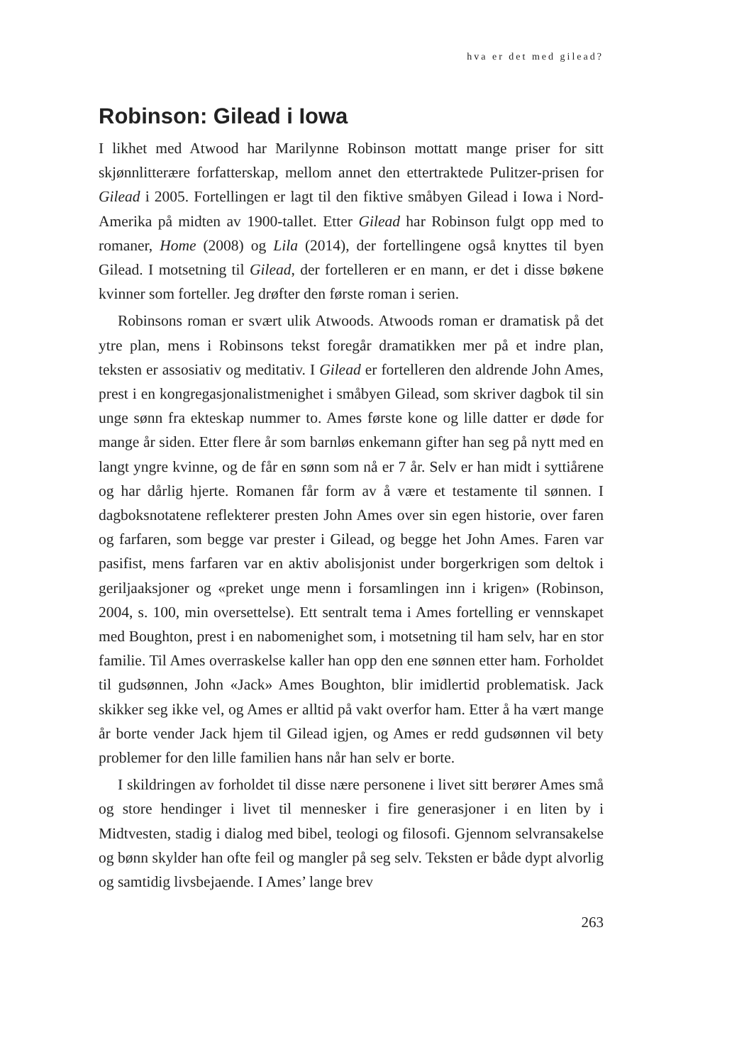hva er det med gilead?
Robinson: Gilead i Iowa
I likhet med Atwood har Marilynne Robinson mottatt mange priser for sitt skjønnlitterære forfatterskap, mellom annet den ettertraktede Pulitzer-prisen for Gilead i 2005. Fortellingen er lagt til den fiktive småbyen Gilead i Iowa i Nord-Amerika på midten av 1900-tallet. Etter Gilead har Robinson fulgt opp med to romaner, Home (2008) og Lila (2014), der fortellingene også knyttes til byen Gilead. I motsetning til Gilead, der fortelleren er en mann, er det i disse bøkene kvinner som forteller. Jeg drøfter den første roman i serien.
Robinsons roman er svært ulik Atwoods. Atwoods roman er dramatisk på det ytre plan, mens i Robinsons tekst foregår dramatikken mer på et indre plan, teksten er assosiativ og meditativ. I Gilead er fortelleren den aldrende John Ames, prest i en kongregasjonalistmenighet i småbyen Gilead, som skriver dagbok til sin unge sønn fra ekteskap nummer to. Ames første kone og lille datter er døde for mange år siden. Etter flere år som barnløs enkemann gifter han seg på nytt med en langt yngre kvinne, og de får en sønn som nå er 7 år. Selv er han midt i syttiårene og har dårlig hjerte. Romanen får form av å være et testamente til sønnen. I dagboksnotatene reflekterer presten John Ames over sin egen historie, over faren og farfaren, som begge var prester i Gilead, og begge het John Ames. Faren var pasifist, mens farfaren var en aktiv abolisjonist under borgerkrigen som deltok i geriljaaksjoner og «preket unge menn i forsamlingen inn i krigen» (Robinson, 2004, s. 100, min oversettelse). Ett sentralt tema i Ames fortelling er vennskapet med Boughton, prest i en nabomenighet som, i motsetning til ham selv, har en stor familie. Til Ames overraskelse kaller han opp den ene sønnen etter ham. Forholdet til gudsønnen, John «Jack» Ames Boughton, blir imidlertid problematisk. Jack skikker seg ikke vel, og Ames er alltid på vakt overfor ham. Etter å ha vært mange år borte vender Jack hjem til Gilead igjen, og Ames er redd gudsønnen vil bety problemer for den lille familien hans når han selv er borte.
I skildringen av forholdet til disse nære personene i livet sitt berører Ames små og store hendinger i livet til mennesker i fire generasjoner i en liten by i Midtvesten, stadig i dialog med bibel, teologi og filosofi. Gjennom selvransakelse og bønn skylder han ofte feil og mangler på seg selv. Teksten er både dypt alvorlig og samtidig livsbejaende. I Ames’ lange brev
263